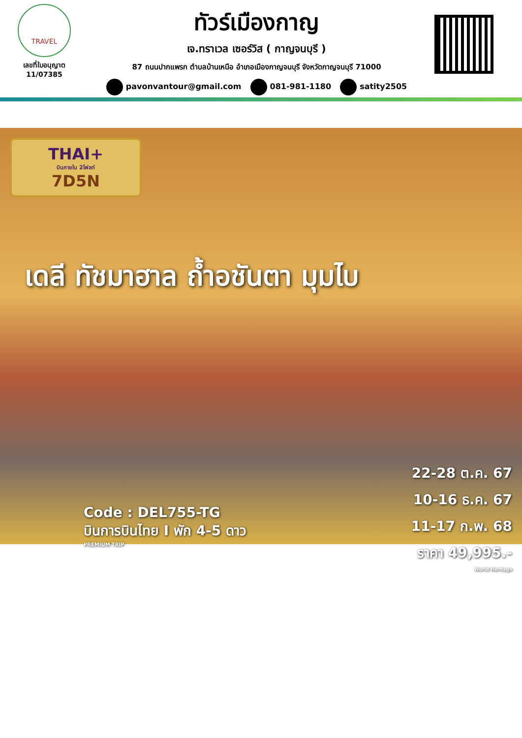TRAVEL
เลขที่ใบอนุญาต
11/07385
ทัวร์เมืองกาญ
เจ.ทราเวล เซอร์วิส ( กาญจนบุรี )
87 ถนนปากแพรก ตำบลบ้านเหนือ อำเภอเมืองกาญจนบุรี จังหวัดกาญจนบุรี 71000
pavonvantour@gmail.com 081-981-1180 satity2505
THAI+
บินภายใน 2ไฟลท์
7D5N
เดลี ทัชมาฮาล ถ้ำอชันตา มุมไบ
Code : DEL755-TG
บินการบินไทย I พัก 4-5 ดาว
PREMIUM TRIP
22-28 ต.ค. 67
10-16 ธ.ค. 67
11-17 ก.พ. 68
ราคา 49,995.-
World Heritage